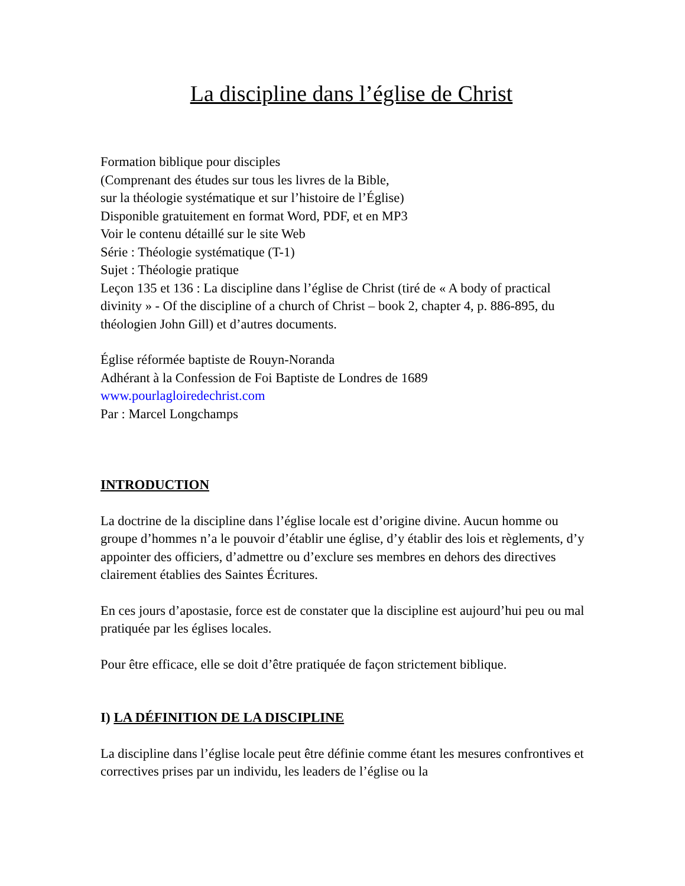La discipline dans l’église de Christ
Formation biblique pour disciples
(Comprenant des études sur tous les livres de la Bible,
sur la théologie systématique et sur l’histoire de l’Église)
Disponible gratuitement en format Word, PDF, et en MP3
Voir le contenu détaillé sur le site Web
Série : Théologie systématique (T-1)
Sujet : Théologie pratique
Leçon 135 et 136 : La discipline dans l’église de Christ (tiré de « A body of practical divinity » - Of the discipline of a church of Christ – book 2, chapter 4, p. 886-895, du théologien John Gill) et d’autres documents.
Église réformée baptiste de Rouyn-Noranda
Adhérant à la Confession de Foi Baptiste de Londres de 1689
www.pourlagloiredechrist.com
Par : Marcel Longchamps
INTRODUCTION
La doctrine de la discipline dans l’église locale est d’origine divine. Aucun homme ou groupe d’hommes n’a le pouvoir d’établir une église, d’y établir des lois et règlements, d’y appointer des officiers, d’admettre ou d’exclure ses membres en dehors des directives clairement établies des Saintes Écritures.
En ces jours d’apostasie, force est de constater que la discipline est aujourd’hui peu ou mal pratiquée par les églises locales.
Pour être efficace, elle se doit d’être pratiquée de façon strictement biblique.
I) LA DÉFINITION DE LA DISCIPLINE
La discipline dans l’église locale peut être définie comme étant les mesures confrontives et correctives prises par un individu, les leaders de l’église ou la